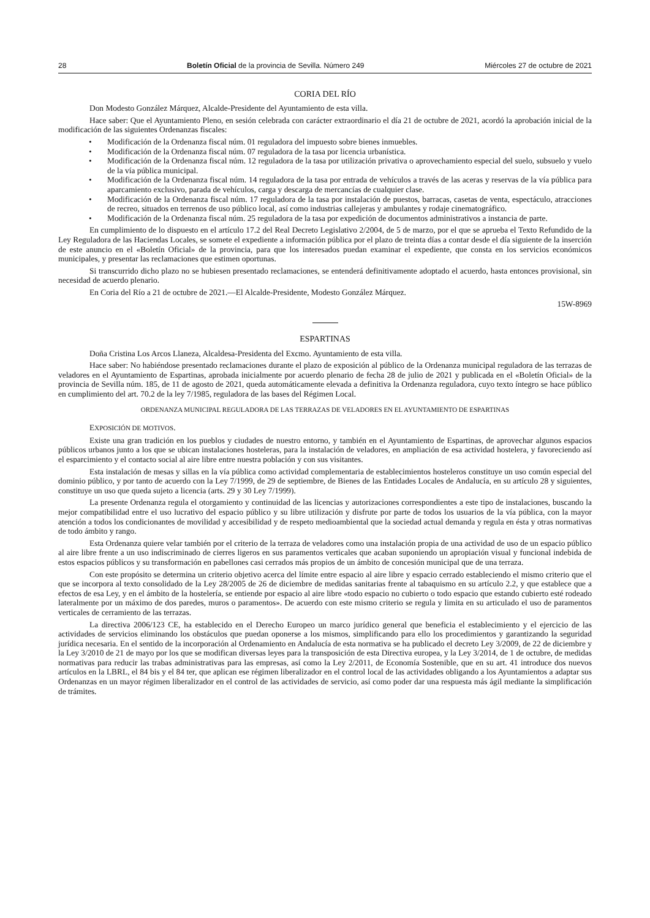28 Boletín Oficial de la provincia de Sevilla. Número 249 Miércoles 27 de octubre de 2021
CORIA DEL RÍO
Don Modesto González Márquez, Alcalde-Presidente del Ayuntamiento de esta villa.
Hace saber: Que el Ayuntamiento Pleno, en sesión celebrada con carácter extraordinario el día 21 de octubre de 2021, acordó la aprobación inicial de la modificación de las siguientes Ordenanzas fiscales:
• Modificación de la Ordenanza fiscal núm. 01 reguladora del impuesto sobre bienes inmuebles.
• Modificación de la Ordenanza fiscal núm. 07 reguladora de la tasa por licencia urbanística.
• Modificación de la Ordenanza fiscal núm. 12 reguladora de la tasa por utilización privativa o aprovechamiento especial del suelo, subsuelo y vuelo de la vía pública municipal.
• Modificación de la Ordenanza fiscal núm. 14 reguladora de la tasa por entrada de vehículos a través de las aceras y reservas de la vía pública para aparcamiento exclusivo, parada de vehículos, carga y descarga de mercancías de cualquier clase.
• Modificación de la Ordenanza fiscal núm. 17 reguladora de la tasa por instalación de puestos, barracas, casetas de venta, espectáculo, atracciones de recreo, situados en terrenos de uso público local, así como industrias callejeras y ambulantes y rodaje cinematográfico.
• Modificación de la Ordenanza fiscal núm. 25 reguladora de la tasa por expedición de documentos administrativos a instancia de parte.
En cumplimiento de lo dispuesto en el artículo 17.2 del Real Decreto Legislativo 2/2004, de 5 de marzo, por el que se aprueba el Texto Refundido de la Ley Reguladora de las Haciendas Locales, se somete el expediente a información pública por el plazo de treinta días a contar desde el día siguiente de la inserción de este anuncio en el «Boletín Oficial» de la provincia, para que los interesados puedan examinar el expediente, que consta en los servicios económicos municipales, y presentar las reclamaciones que estimen oportunas.
Si transcurrido dicho plazo no se hubiesen presentado reclamaciones, se entenderá definitivamente adoptado el acuerdo, hasta entonces provisional, sin necesidad de acuerdo plenario.
En Coria del Río a 21 de octubre de 2021.—El Alcalde-Presidente, Modesto González Márquez.
15W-8969
ESPARTINAS
Doña Cristina Los Arcos Llaneza, Alcaldesa-Presidenta del Excmo. Ayuntamiento de esta villa.
Hace saber: No habiéndose presentado reclamaciones durante el plazo de exposición al público de la Ordenanza municipal reguladora de las terrazas de veladores en el Ayuntamiento de Espartinas, aprobada inicialmente por acuerdo plenario de fecha 28 de julio de 2021 y publicada en el «Boletín Oficial» de la provincia de Sevilla núm. 185, de 11 de agosto de 2021, queda automáticamente elevada a definitiva la Ordenanza reguladora, cuyo texto íntegro se hace público en cumplimiento del art. 70.2 de la ley 7/1985, reguladora de las bases del Régimen Local.
ORDENANZA MUNICIPAL REGULADORA DE LAS TERRAZAS DE VELADORES EN EL AYUNTAMIENTO DE ESPARTINAS
EXPOSICIÓN DE MOTIVOS.
Existe una gran tradición en los pueblos y ciudades de nuestro entorno, y también en el Ayuntamiento de Espartinas, de aprovechar algunos espacios públicos urbanos junto a los que se ubican instalaciones hosteleras, para la instalación de veladores, en ampliación de esa actividad hostelera, y favoreciendo así el esparcimiento y el contacto social al aire libre entre nuestra población y con sus visitantes.
Esta instalación de mesas y sillas en la vía pública como actividad complementaria de establecimientos hosteleros constituye un uso común especial del dominio público, y por tanto de acuerdo con la Ley 7/1999, de 29 de septiembre, de Bienes de las Entidades Locales de Andalucía, en su artículo 28 y siguientes, constituye un uso que queda sujeto a licencia (arts. 29 y 30 Ley 7/1999).
La presente Ordenanza regula el otorgamiento y continuidad de las licencias y autorizaciones correspondientes a este tipo de instalaciones, buscando la mejor compatibilidad entre el uso lucrativo del espacio público y su libre utilización y disfrute por parte de todos los usuarios de la vía pública, con la mayor atención a todos los condicionantes de movilidad y accesibilidad y de respeto medioambiental que la sociedad actual demanda y regula en ésta y otras normativas de todo ámbito y rango.
Esta Ordenanza quiere velar también por el criterio de la terraza de veladores como una instalación propia de una actividad de uso de un espacio público al aire libre frente a un uso indiscriminado de cierres ligeros en sus paramentos verticales que acaban suponiendo un apropiación visual y funcional indebida de estos espacios públicos y su transformación en pabellones casi cerrados más propios de un ámbito de concesión municipal que de una terraza.
Con este propósito se determina un criterio objetivo acerca del límite entre espacio al aire libre y espacio cerrado estableciendo el mismo criterio que el que se incorpora al texto consolidado de la Ley 28/2005 de 26 de diciembre de medidas sanitarias frente al tabaquismo en su artículo 2.2, y que establece que a efectos de esa Ley, y en el ámbito de la hostelería, se entiende por espacio al aire libre «todo espacio no cubierto o todo espacio que estando cubierto esté rodeado lateralmente por un máximo de dos paredes, muros o paramentos». De acuerdo con este mismo criterio se regula y limita en su articulado el uso de paramentos verticales de cerramiento de las terrazas.
La directiva 2006/123 CE, ha establecido en el Derecho Europeo un marco jurídico general que beneficia el establecimiento y el ejercicio de las actividades de servicios eliminando los obstáculos que puedan oponerse a los mismos, simplificando para ello los procedimientos y garantizando la seguridad jurídica necesaria. En el sentido de la incorporación al Ordenamiento en Andalucía de esta normativa se ha publicado el decreto Ley 3/2009, de 22 de diciembre y la Ley 3/2010 de 21 de mayo por los que se modifican diversas leyes para la transposición de esta Directiva europea, y la Ley 3/2014, de 1 de octubre, de medidas normativas para reducir las trabas administrativas para las empresas, así como la Ley 2/2011, de Economía Sostenible, que en su art. 41 introduce dos nuevos artículos en la LBRL, el 84 bis y el 84 ter, que aplican ese régimen liberalizador en el control local de las actividades obligando a los Ayuntamientos a adaptar sus Ordenanzas en un mayor régimen liberalizador en el control de las actividades de servicio, así como poder dar una respuesta más ágil mediante la simplificación de trámites.